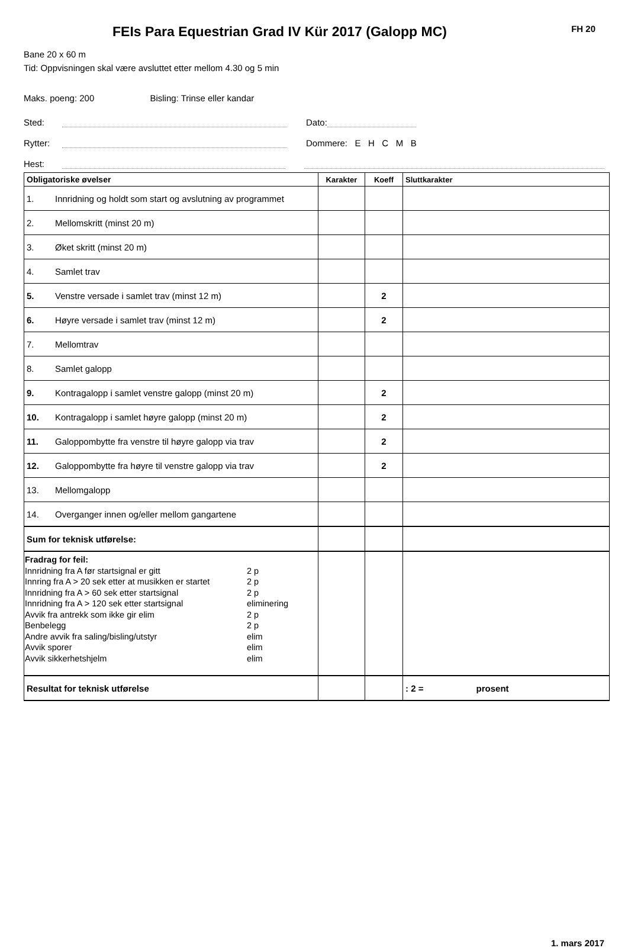FEIs Para Equestrian Grad IV Kür 2017 (Galopp MC)
FH 20
Bane 20 x 60 m
Tid: Oppvisningen skal være avsluttet etter mellom 4.30 og 5 min
Maks. poeng: 200 Bisling: Trinse eller kandar
Sted: Dato:
Rytter: Dommere: E H C M B
Hest:
| Obligatoriske øvelser | | Karakter | Koeff | Sluttkarakter |
| --- | --- | --- | --- | --- |
| 1. | Innridning og holdt som start og avslutning av programmet | | | |
| 2. | Mellomskritt (minst 20 m) | | | |
| 3. | Øket skritt (minst 20 m) | | | |
| 4. | Samlet trav | | | |
| 5. | Venstre versade i samlet trav (minst 12 m) | | 2 | |
| 6. | Høyre versade i samlet trav (minst 12 m) | | 2 | |
| 7. | Mellomtrav | | | |
| 8. | Samlet galopp | | | |
| 9. | Kontragalopp i samlet venstre galopp (minst 20 m) | | 2 | |
| 10. | Kontragalopp i samlet høyre galopp (minst 20 m) | | 2 | |
| 11. | Galoppombytte fra venstre til høyre galopp via trav | | 2 | |
| 12. | Galoppombytte fra høyre til venstre galopp via trav | | 2 | |
| 13. | Mellomgalopp | | | |
| 14. | Overganger innen og/eller mellom gangartene | | | |
| Sum for teknisk utførelse: | | | | |
| Fradrag for feil: Innridning fra A før startsignal er gitt 2 p Innring fra A > 20 sek etter at musikken er startet 2 p Innridning fra A > 60 sek etter startsignal 2 p Innridning fra A > 120 sek etter startsignal eliminering Avvik fra antrekk som ikke gir elim 2 p Benbelegg 2 p Andre avvik fra saling/bisling/utstyr elim Avvik sporer elim Avvik sikkerhetshjelm elim | | | | |
| Resultat for teknisk utførelse | | | | : 2 = prosent |
1. mars 2017